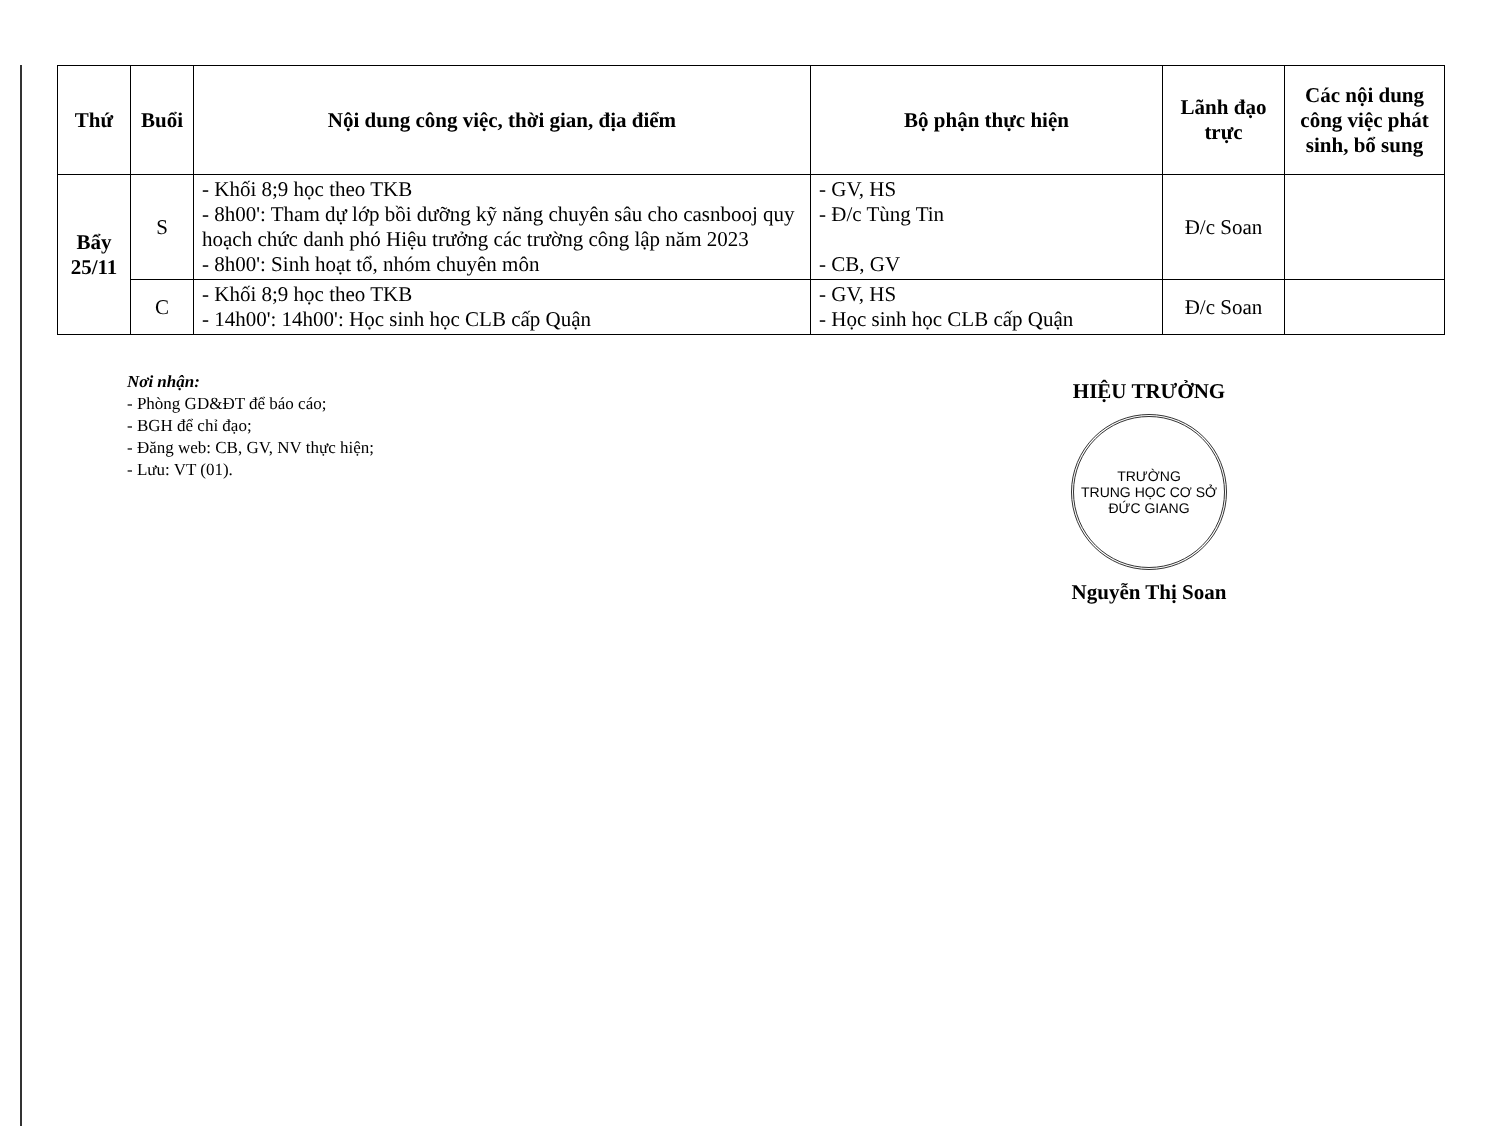| Thứ | Buổi | Nội dung công việc, thời gian, địa điểm | Bộ phận thực hiện | Lãnh đạo trực | Các nội dung công việc phát sinh, bổ sung |
| --- | --- | --- | --- | --- | --- |
| Bẩy 25/11 | S | - Khối 8;9 học theo TKB - 8h00': Tham dự lớp bồi dưỡng kỹ năng chuyên sâu cho casnbooj quy hoạch chức danh phó Hiệu trưởng các trường công lập năm 2023 - 8h00': Sinh hoạt tổ, nhóm chuyên môn | - GV, HS - Đ/c Tùng Tin - CB, GV | Đ/c Soan | |
| | C | - Khối 8;9 học theo TKB - 14h00': 14h00': Học sinh học CLB cấp Quận | - GV, HS - Học sinh học CLB cấp Quận | Đ/c Soan | |
Nơi nhận:
- Phòng GD&ĐT để báo cáo;
- BGH để chỉ đạo;
- Đăng web: CB, GV, NV thực hiện;
- Lưu: VT (01).
HIỆU TRƯỞNG
TRƯỜNG
TRUNG HỌC CƠ SỞ
ĐỨC GIANG
Nguyễn Thị Soan